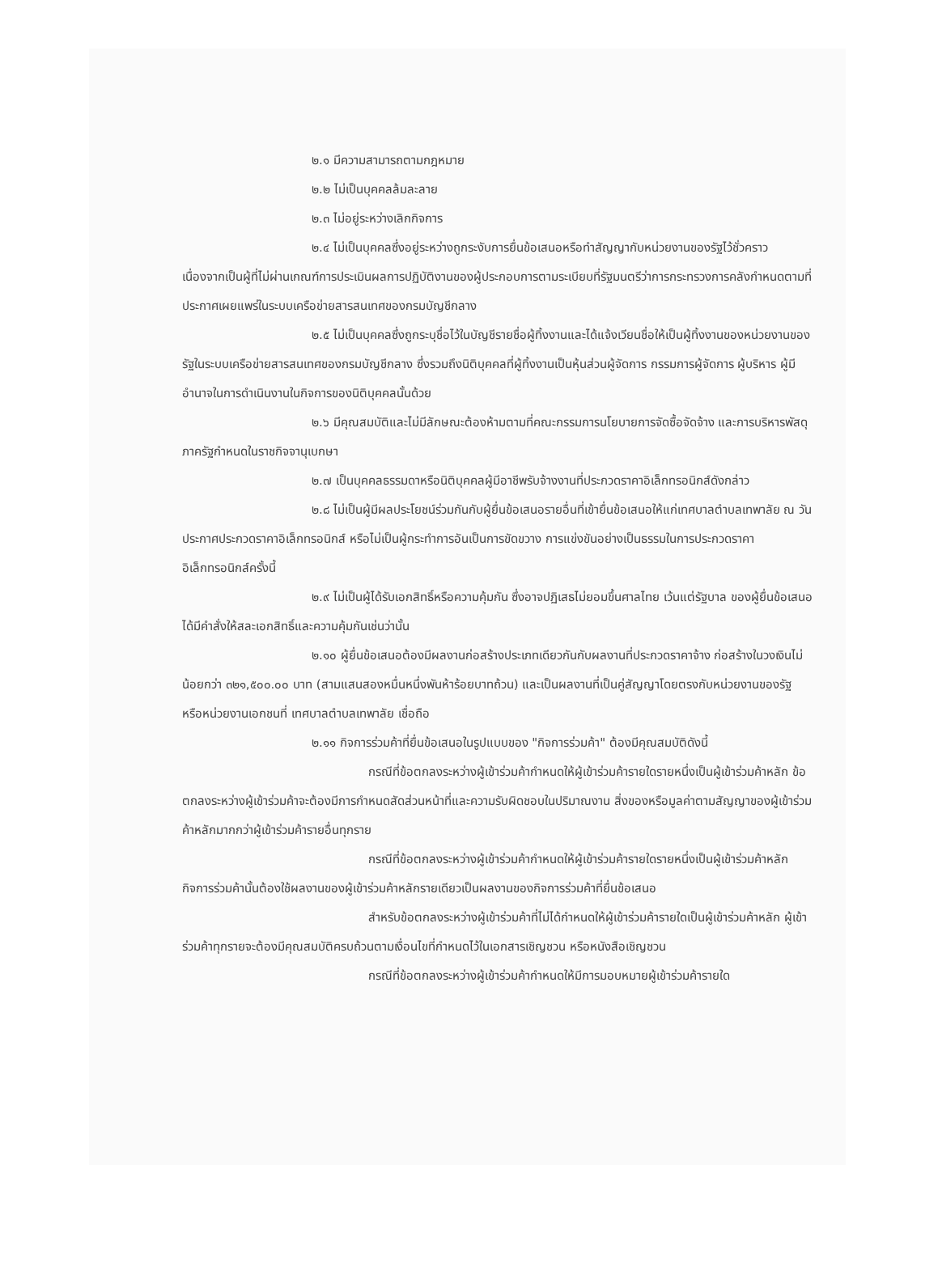๒.๑ มีความสามารถตามกฎหมาย
๒.๒ ไม่เป็นบุคคลล้มละลาย
๒.๓ ไม่อยู่ระหว่างเลิกกิจการ
๒.๔ ไม่เป็นบุคคลซึ่งอยู่ระหว่างถูกระงับการยื่นข้อเสนอหรือทำสัญญากับหน่วยงานของรัฐไว้ชั่วคราว เนื่องจากเป็นผู้ที่ไม่ผ่านเกณฑ์การประเมินผลการปฏิบัติงานของผู้ประกอบการตามระเบียบที่รัฐมนตรีว่าการกระทรวงการคลังกำหนดตามที่ประกาศเผยแพร่ในระบบเครือข่ายสารสนเทศของกรมบัญชีกลาง
๒.๕ ไม่เป็นบุคคลซึ่งถูกระบุชื่อไว้ในบัญชีรายชื่อผู้ทิ้งงานและได้แจ้งเวียนชื่อให้เป็นผู้ทิ้งงานของหน่วยงานของรัฐในระบบเครือข่ายสารสนเทศของกรมบัญชีกลาง ซึ่งรวมถึงนิติบุคคลที่ผู้ทิ้งงานเป็นหุ้นส่วนผู้จัดการ กรรมการผู้จัดการ ผู้บริหาร ผู้มีอำนาจในการดำเนินงานในกิจการของนิติบุคคลนั้นด้วย
๒.๖ มีคุณสมบัติและไม่มีลักษณะต้องห้ามตามที่คณะกรรมการนโยบายการจัดซื้อจัดจ้าง และการบริหารพัสดุภาครัฐกำหนดในราชกิจจานุเบกษา
๒.๗ เป็นบุคคลธรรมดาหรือนิติบุคคลผู้มีอาชีพรับจ้างงานที่ประกวดราคาอิเล็กทรอนิกส์ดังกล่าว
๒.๘ ไม่เป็นผู้มีผลประโยชน์ร่วมกันกับผู้ยื่นข้อเสนอรายอื่นที่เข้ายื่นข้อเสนอให้แก่เทศบาลตำบลเทพาลัย ณ วันประกาศประกวดราคาอิเล็กทรอนิกส์ หรือไม่เป็นผู้กระทำการอันเป็นการขัดขวาง การแข่งขันอย่างเป็นธรรมในการประกวดราคาอิเล็กทรอนิกส์ครั้งนี้
๒.๙ ไม่เป็นผู้ได้รับเอกสิทธิ์หรือความคุ้มกัน ซึ่งอาจปฏิเสธไม่ยอมขึ้นศาลไทย เว้นแต่รัฐบาล ของผู้ยื่นข้อเสนอได้มีคำสั่งให้สละเอกสิทธิ์และความคุ้มกันเช่นว่านั้น
๒.๑๐ ผู้ยื่นข้อเสนอต้องมีผลงานก่อสร้างประเภทเดียวกันกับผลงานที่ประกวดราคาจ้าง ก่อสร้างในวงเงินไม่น้อยกว่า ๓๒๑,๕๐๐.๐๐ บาท (สามแสนสองหมื่นหนึ่งพันห้าร้อยบาทถ้วน) และเป็นผลงานที่เป็นคู่สัญญาโดยตรงกับหน่วยงานของรัฐ หรือหน่วยงานเอกชนที่ เทศบาลตำบลเทพาลัย เชื่อถือ
๒.๑๑ กิจการร่วมค้าที่ยื่นข้อเสนอในรูปแบบของ "กิจการร่วมค้า" ต้องมีคุณสมบัติดังนี้
กรณีที่ข้อตกลงระหว่างผู้เข้าร่วมค้ากำหนดให้ผู้เข้าร่วมค้ารายใดรายหนึ่งเป็นผู้เข้าร่วมค้าหลัก ข้อตกลงระหว่างผู้เข้าร่วมค้าจะต้องมีการกำหนดสัดส่วนหน้าที่และความรับผิดชอบในปริมาณงาน สิ่งของหรือมูลค่าตามสัญญาของผู้เข้าร่วมค้าหลักมากกว่าผู้เข้าร่วมค้ารายอื่นทุกราย
กรณีที่ข้อตกลงระหว่างผู้เข้าร่วมค้ากำหนดให้ผู้เข้าร่วมค้ารายใดรายหนึ่งเป็นผู้เข้าร่วมค้าหลัก กิจการร่วมค้านั้นต้องใช้ผลงานของผู้เข้าร่วมค้าหลักรายเดียวเป็นผลงานของกิจการร่วมค้าที่ยื่นข้อเสนอ
สำหรับข้อตกลงระหว่างผู้เข้าร่วมค้าที่ไม่ได้กำหนดให้ผู้เข้าร่วมค้ารายใดเป็นผู้เข้าร่วมค้าหลัก ผู้เข้าร่วมค้าทุกรายจะต้องมีคุณสมบัติครบถ้วนตามเงื่อนไขที่กำหนดไว้ในเอกสารเชิญชวน หรือหนังสือเชิญชวน
กรณีที่ข้อตกลงระหว่างผู้เข้าร่วมค้ากำหนดให้มีการมอบหมายผู้เข้าร่วมค้ารายใด